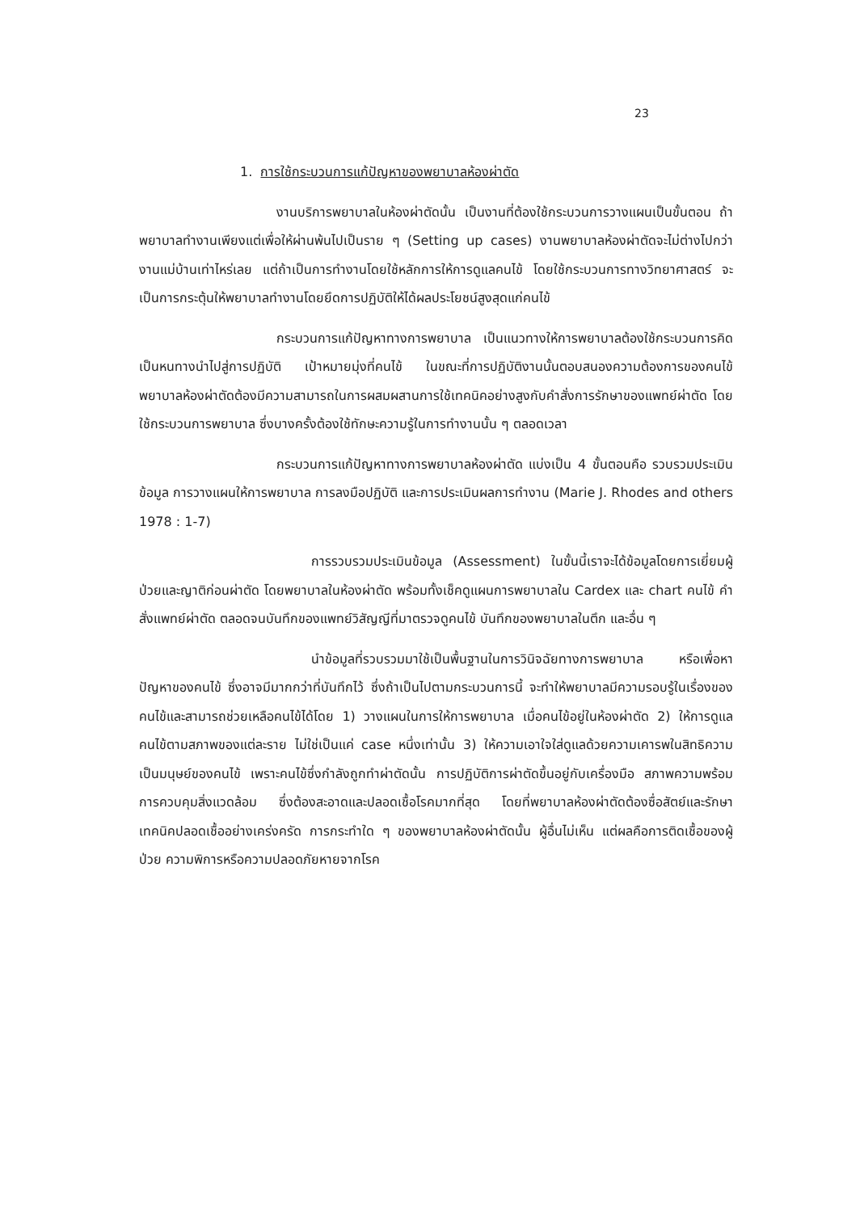23
1. การใช้กระบวนการแก้ปัญหาของพยาบาลห้องผ่าตัด
งานบริการพยาบาลในห้องผ่าตัดนั้น เป็นงานที่ต้องใช้กระบวนการวางแผนเป็นขั้นตอน ถ้าพยาบาลทำงานเพียงแต่เพื่อให้ผ่านพ้นไปเป็นราย ๆ (Setting up cases) งานพยาบาลห้องผ่าตัดจะไม่ต่างไปกว่างานแม่บ้านเท่าไหร่เลย แต่ถ้าเป็นการทำงานโดยใช้หลักการให้การดูแลคนไข้ โดยใช้กระบวนการทางวิทยาศาสตร์ จะเป็นการกระตุ้นให้พยาบาลทำงานโดยยึดการปฏิบัติให้ได้ผลประโยชน์สูงสุดแก่คนไข้
กระบวนการแก้ปัญหาทางการพยาบาล เป็นแนวทางให้การพยาบาลต้องใช้กระบวนการคิดเป็นหนทางนำไปสู่การปฏิบัติ เป้าหมายมุ่งที่คนไข้ ในขณะที่การปฏิบัติงานนั้นตอบสนองความต้องการของคนไข้ พยาบาลห้องผ่าตัดต้องมีความสามารถในการผสมผสานการใช้เทคนิคอย่างสูงกับคำสั่งการรักษาของแพทย์ผ่าตัด โดยใช้กระบวนการพยาบาล ซึ่งบางครั้งต้องใช้ทักษะความรู้ในการทำงานนั้น ๆ ตลอดเวลา
กระบวนการแก้ปัญหาทางการพยาบาลห้องผ่าตัด แบ่งเป็น 4 ขั้นตอนคือ รวบรวมประเมินข้อมูล การวางแผนให้การพยาบาล การลงมือปฏิบัติ และการประเมินผลการทำงาน (Marie J. Rhodes and others 1978 : 1-7)
การรวบรวมประเมินข้อมูล (Assessment) ในขั้นนี้เราจะได้ข้อมูลโดยการเยี่ยมผู้ป่วยและญาติก่อนผ่าตัด โดยพยาบาลในห้องผ่าตัด พร้อมทั้งเช็คดูแผนการพยาบาลใน Cardex และ chart คนไข้ คำสั่งแพทย์ผ่าตัด ตลอดจนบันทึกของแพทย์วิสัญญีที่มาตรวจดูคนไข้ บันทึกของพยาบาลในตึก และอื่น ๆ
นำข้อมูลที่รวบรวมมาใช้เป็นพื้นฐานในการวินิจฉัยทางการพยาบาล หรือเพื่อหาปัญหาของคนไข้ ซึ่งอาจมีมากกว่าที่บันทึกไว้ ซึ่งถ้าเป็นไปตามกระบวนการนี้ จะทำให้พยาบาลมีความรอบรู้ในเรื่องของคนไข้และสามารถช่วยเหลือคนไข้ได้โดย 1) วางแผนในการให้การพยาบาล เมื่อคนไข้อยู่ในห้องผ่าตัด 2) ให้การดูแลคนไข้ตามสภาพของแต่ละราย ไม่ใช่เป็นแค่ case หนึ่งเท่านั้น 3) ให้ความเอาใจใส่ดูแลด้วยความเคารพในสิทธิความเป็นมนุษย์ของคนไข้ เพราะคนไข้ซึ่งกำลังถูกทำผ่าตัดนั้น การปฏิบัติการผ่าตัดขึ้นอยู่กับเครื่องมือ สภาพความพร้อม การควบคุมสิ่งแวดล้อม ซึ่งต้องสะอาดและปลอดเชื้อโรคมากที่สุด โดยที่พยาบาลห้องผ่าตัดต้องซื่อสัตย์และรักษาเทคนิคปลอดเชื้ออย่างเคร่งครัด การกระทำใด ๆ ของพยาบาลห้องผ่าตัดนั้น ผู้อื่นไม่เห็น แต่ผลคือการติดเชื้อของผู้ป่วย ความพิการหรือความปลอดภัยหายจากโรค